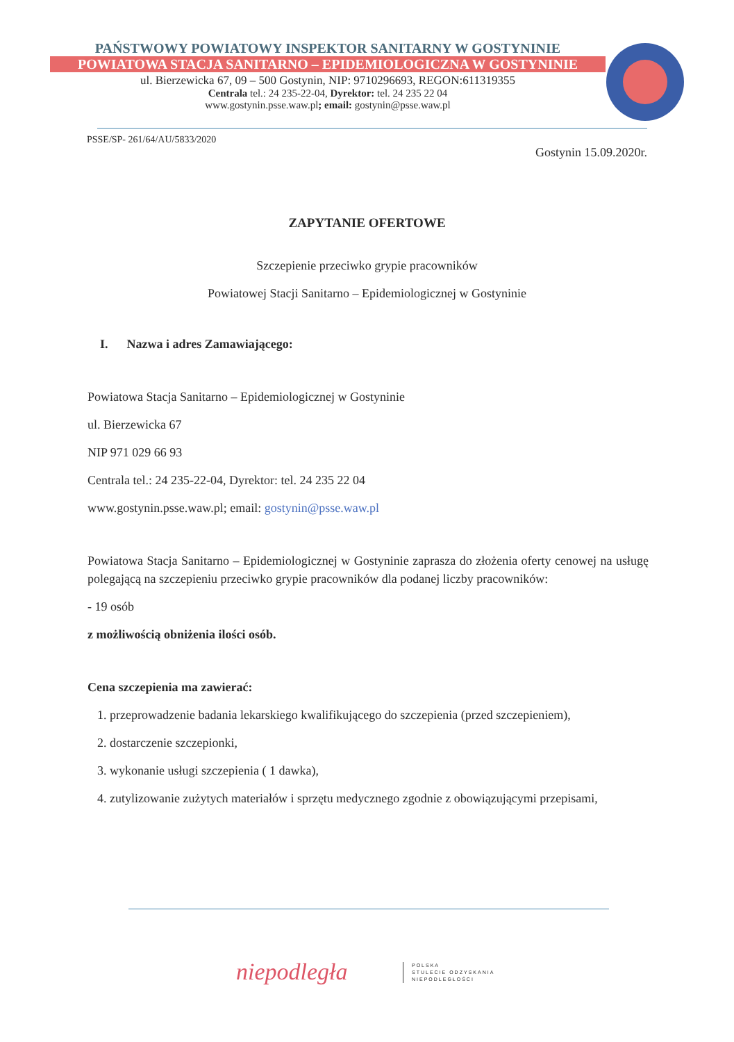PAŃSTWOWY POWIATOWY INSPEKTOR SANITARNY W GOSTYNINIE
POWIATOWA STACJA SANITARNO – EPIDEMIOLOGICZNA W GOSTYNINIE
ul. Bierzewicka 67, 09 – 500 Gostynin, NIP: 9710296693, REGON:611319355
Centrala tel.: 24 235-22-04, Dyrektor: tel. 24 235 22 04
www.gostynin.psse.waw.pl; email: gostynin@psse.waw.pl
PSSE/SP- 261/64/AU/5833/2020
Gostynin 15.09.2020r.
ZAPYTANIE OFERTOWE
Szczepienie przeciwko grypie pracowników
Powiatowej Stacji Sanitarno – Epidemiologicznej w Gostyninie
I. Nazwa i adres Zamawiającego:
Powiatowa Stacja Sanitarno – Epidemiologicznej w Gostyninie
ul. Bierzewicka 67
NIP 971 029 66 93
Centrala tel.: 24 235-22-04, Dyrektor: tel. 24 235 22 04
www.gostynin.psse.waw.pl; email: gostynin@psse.waw.pl
Powiatowa Stacja Sanitarno – Epidemiologicznej w Gostyninie zaprasza do złożenia oferty cenowej na usługę polegającą na szczepieniu przeciwko grypie pracowników dla podanej liczby pracowników:
- 19 osób
z możliwością obniżenia ilości osób.
Cena szczepienia ma zawierać:
1. przeprowadzenie badania lekarskiego kwalifikującego do szczepienia (przed szczepieniem),
2. dostarczenie szczepionki,
3. wykonanie usługi szczepienia ( 1 dawka),
4. zutylizowanie zużytych materiałów i sprzętu medycznego zgodnie z obowiązującymi przepisami,
niepodległa
POLSKA
STULECIE ODZYSKANIA
NIEPODLEGŁOŚCI